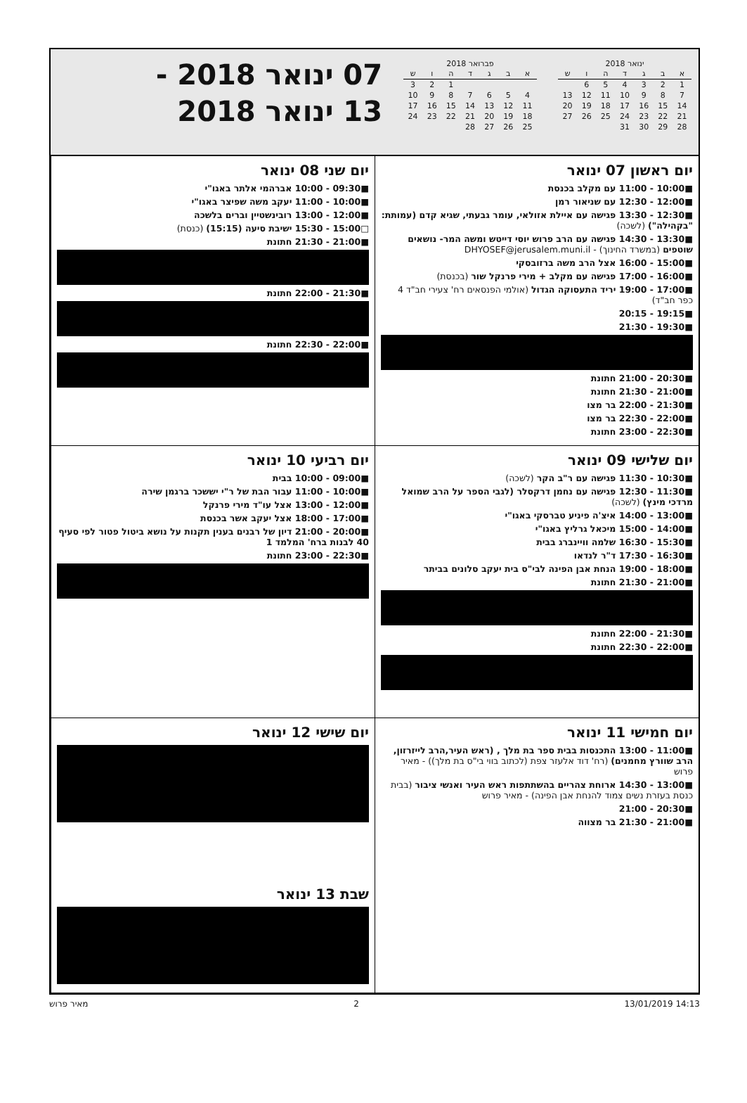ינואר 2018
| א | ב | ג | ד | ה | ו | ש |
| --- | --- | --- | --- | --- | --- | --- |
| 1 | 2 | 3 | 4 | 5 | 6 | |
| 7 | 8 | 9 | 10 | 11 | 12 | 13 |
| 14 | 15 | 16 | 17 | 18 | 19 | 20 |
| 21 | 22 | 23 | 24 | 25 | 26 | 27 |
| 28 | 29 | 30 | 31 | | | |
פברואר 2018
| א | ב | ג | ד | ה | ו | ש |
| --- | --- | --- | --- | --- | --- | --- |
| | | | | 1 | 2 | 3 |
| 4 | 5 | 6 | 7 | 8 | 9 | 10 |
| 11 | 12 | 13 | 14 | 15 | 16 | 17 |
| 18 | 19 | 20 | 21 | 22 | 23 | 24 |
| 25 | 26 | 27 | 28 | | | |
07 ינואר 2018 -
13 ינואר 2018
יום ראשון 07 ינואר
■10:00 - 11:00 עם מקלב בכנסת
■12:00 - 12:30 עם שניאור רמן
■12:30 - 13:30 פגישה עם איילת אזולאי, עומר גבעתי, שגיא קדם (עמותת: "בקהילה") (לשכה)
■13:30 - 14:30 פגישה עם הרב פרוש יוסי דייטש ומשה המר- נושאים שוטפים (במשרד החינוך) - DHYOSEF@jerusalem.muni.il
■15:00 - 16:00 אצל הרב משה ברזובסקי
■16:00 - 17:00 פגישה עם מקלב + מירי פרנקל שור (בכנסת)
■17:00 - 19:00 יריד התעסוקה הגדול (אולמי הפנסאים רח' צעירי חב"ד 4 כפר חב"ד)
■19:15 - 20:15
■19:30 - 21:30
■20:30 - 21:00 חתונת
■21:00 - 21:30 חתונת
■21:30 - 22:00 בר מצו
■22:00 - 22:30 בר מצו
■22:30 - 23:00 חתונת
יום שני 08 ינואר
■09:30 - 10:00 אברהמי אלתר באגו"י
■10:00 - 11:00 יעקב משה שפיצר באגו"י
■12:00 - 13:00 רובינשטיין וברים בלשכה
□15:00 - 15:30 ישיבת סיעה (15:15) (כנסת)
■21:00 - 21:30 חתונת
■21:30 - 22:00 חתונת
■22:00 - 22:30 חתונת
יום שלישי 09 ינואר
■10:30 - 11:30 פגישה עם ר"ב הקר (לשכה)
■11:30 - 12:30 פגישה עם נחמן דרקסלר (לגבי הספר על הרב שמואל מרדכי מינץ) (לשכה)
■13:00 - 14:00 איצ'ה פיניע טברסקי באגו"י
■14:00 - 15:00 מיכאל גרליץ באגו"י
■15:30 - 16:30 שלמה וויינברג בבית
■16:30 - 17:30 ד"ר לנדאו
■18:00 - 19:00 הנחת אבן הפינה לבי"ס בית יעקב סלונים בביתר
■21:00 - 21:30 חתונת
■21:30 - 22:00 חתונת
■22:00 - 22:30 חתונת
יום רביעי 10 ינואר
■09:00 - 10:00 בבית
■10:00 - 11:00 עבור הבת של ר"י יששכר ברגמן שירה
■12:00 - 13:00 אצל עו"ד מירי פרנקל
■17:00 - 18:00 אצל יעקב אשר בכנסת
■20:00 - 21:00 דיון של רבנים בענין תקנות על נושא ביטול פטור לפי סעיף 40 לבנות ברח' המלמד 1
■22:30 - 23:00 חתונת
יום חמישי 11 ינואר
■11:00 - 13:00 התכנסות בבית ספר בת מלך , (ראש העיר,הרב לייזרזון, הרב שוורץ מחמנים) (רח' דוד אלעזר צפת (לכתוב בווי בי"ס בת מלך)) - מאיר פרוש
■13:00 - 14:30 ארוחת צהריים בהשתתפות ראש העיר ואנשי ציבור (בבית כנסת בעזרת נשים צמוד להנחת אבן הפינה) - מאיר פרוש
■20:30 - 21:00
■21:00 - 21:30 בר מצווה
יום שישי 12 ינואר
שבת 13 ינואר
מאיר פרוש 2 13/01/2019 14:13